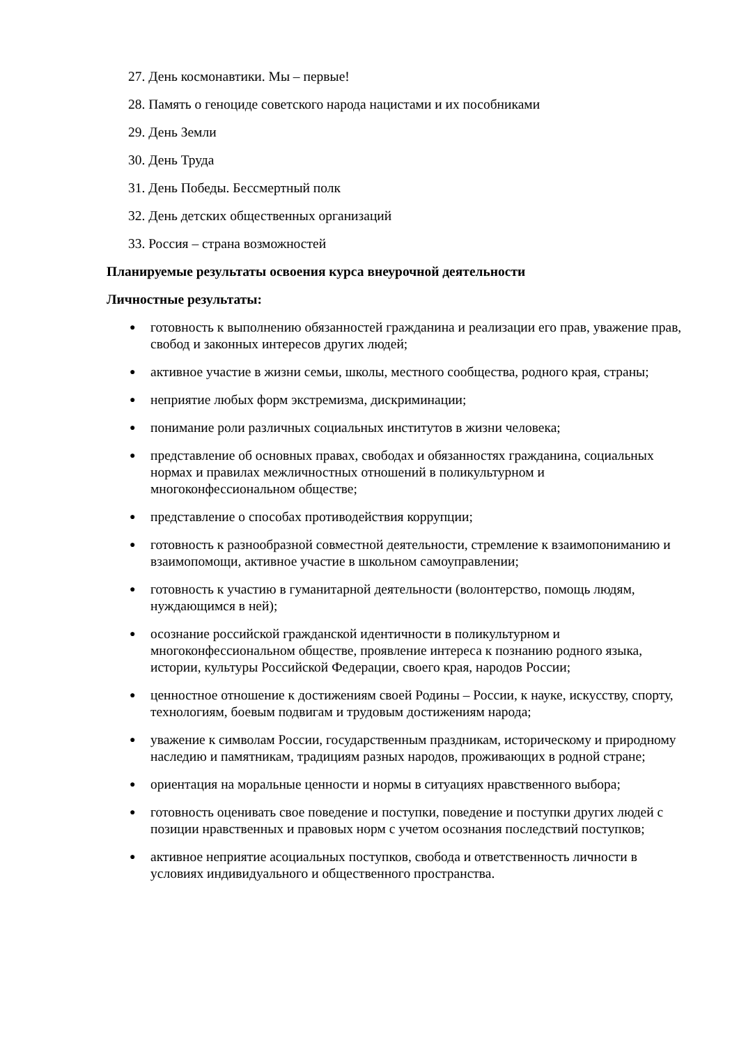27. День космонавтики. Мы – первые!
28. Память о геноциде советского народа нацистами и их пособниками
29. День Земли
30. День Труда
31. День Победы. Бессмертный полк
32. День детских общественных организаций
33. Россия – страна возможностей
Планируемые результаты освоения курса внеурочной деятельности
Личностные результаты:
● готовность к выполнению обязанностей гражданина и реализации его прав, уважение прав, свобод и законных интересов других людей;
● активное участие в жизни семьи, школы, местного сообщества, родного края, страны;
● неприятие любых форм экстремизма, дискриминации;
● понимание роли различных социальных институтов в жизни человека;
● представление об основных правах, свободах и обязанностях гражданина, социальных нормах и правилах межличностных отношений в поликультурном и многоконфессиональном обществе;
● представление о способах противодействия коррупции;
● готовность к разнообразной совместной деятельности, стремление к взаимопониманию и взаимопомощи, активное участие в школьном самоуправлении;
● готовность к участию в гуманитарной деятельности (волонтерство, помощь людям, нуждающимся в ней);
● осознание российской гражданской идентичности в поликультурном и многоконфессиональном обществе, проявление интереса к познанию родного языка, истории, культуры Российской Федерации, своего края, народов России;
● ценностное отношение к достижениям своей Родины – России, к науке, искусству, спорту, технологиям, боевым подвигам и трудовым достижениям народа;
● уважение к символам России, государственным праздникам, историческому и природному наследию и памятникам, традициям разных народов, проживающих в родной стране;
● ориентация на моральные ценности и нормы в ситуациях нравственного выбора;
● готовность оценивать свое поведение и поступки, поведение и поступки других людей с позиции нравственных и правовых норм с учетом осознания последствий поступков;
● активное неприятие асоциальных поступков, свобода и ответственность личности в условиях индивидуального и общественного пространства.